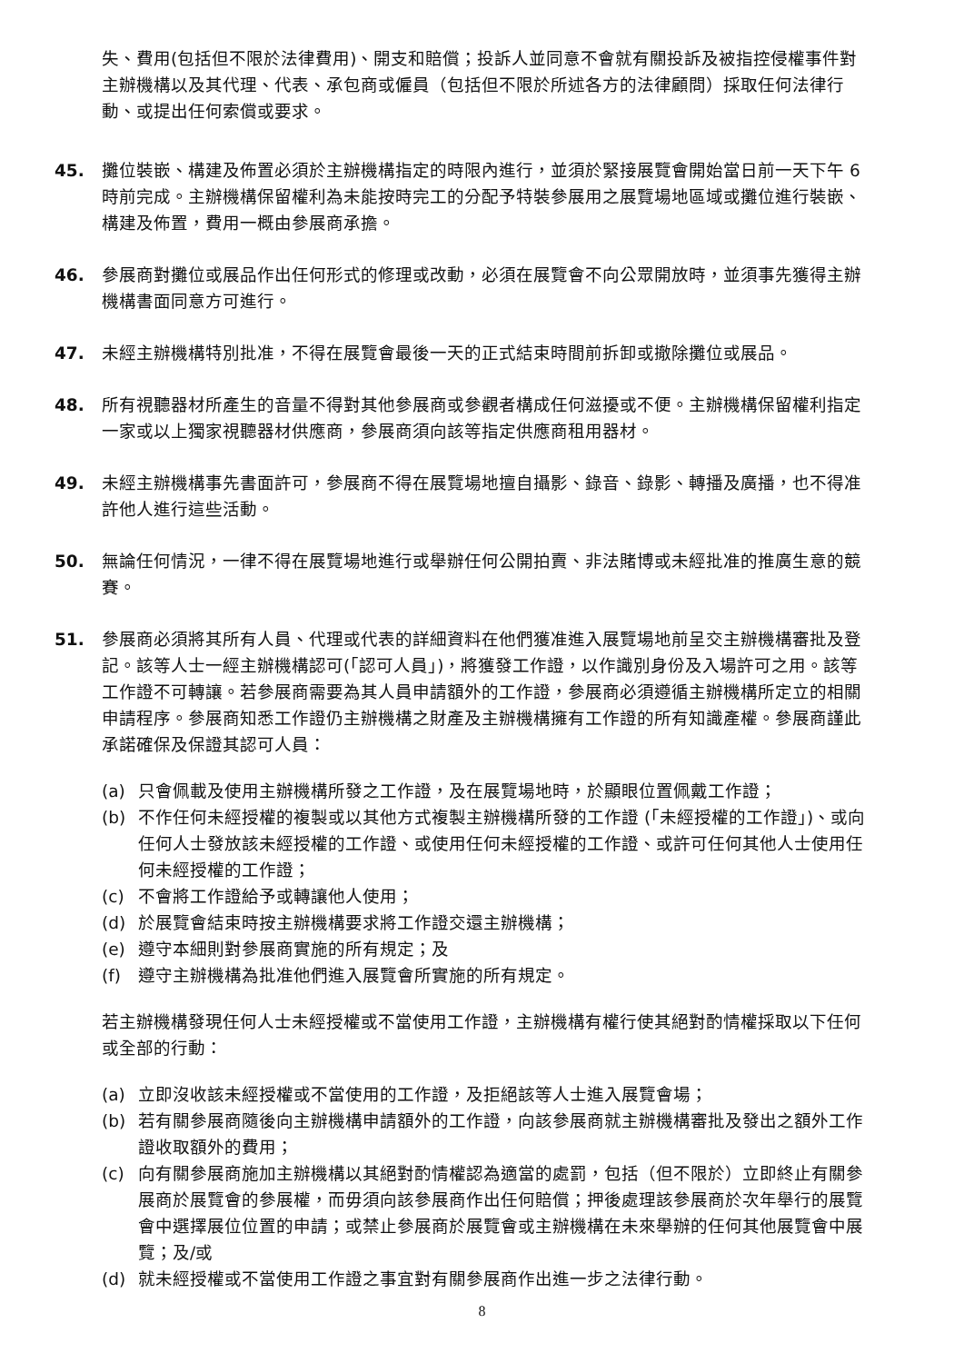失、費用(包括但不限於法律費用)、開支和賠償；投訴人並同意不會就有關投訴及被指控侵權事件對主辦機構以及其代理、代表、承包商或僱員（包括但不限於所述各方的法律顧問）採取任何法律行動、或提出任何索償或要求。
45. 攤位裝嵌、構建及佈置必須於主辦機構指定的時限內進行，並須於緊接展覽會開始當日前一天下午 6 時前完成。主辦機構保留權利為未能按時完工的分配予特裝參展用之展覽場地區域或攤位進行裝嵌、構建及佈置，費用一概由參展商承擔。
46. 參展商對攤位或展品作出任何形式的修理或改動，必須在展覽會不向公眾開放時，並須事先獲得主辦機構書面同意方可進行。
47. 未經主辦機構特別批准，不得在展覽會最後一天的正式結束時間前拆卸或撤除攤位或展品。
48. 所有視聽器材所產生的音量不得對其他參展商或參觀者構成任何滋擾或不便。主辦機構保留權利指定一家或以上獨家視聽器材供應商，參展商須向該等指定供應商租用器材。
49. 未經主辦機構事先書面許可，參展商不得在展覽場地擅自攝影、錄音、錄影、轉播及廣播，也不得准許他人進行這些活動。
50. 無論任何情況，一律不得在展覽場地進行或舉辦任何公開拍賣、非法賭博或未經批准的推廣生意的競賽。
51. 參展商必須將其所有人員、代理或代表的詳細資料在他們獲准進入展覽場地前呈交主辦機構審批及登記。該等人士一經主辦機構認可(「認可人員」)，將獲發工作證，以作識別身份及入場許可之用。該等工作證不可轉讓。若參展商需要為其人員申請額外的工作證，參展商必須遵循主辦機構所定立的相關申請程序。參展商知悉工作證仍主辦機構之財產及主辦機構擁有工作證的所有知識產權。參展商謹此承諾確保及保證其認可人員：
(a) 只會佩載及使用主辦機構所發之工作證，及在展覽場地時，於顯眼位置佩戴工作證；
(b) 不作任何未經授權的複製或以其他方式複製主辦機構所發的工作證 (「未經授權的工作證」)、或向任何人士發放該未經授權的工作證、或使用任何未經授權的工作證、或許可任何其他人士使用任何未經授權的工作證；
(c) 不會將工作證給予或轉讓他人使用；
(d) 於展覽會結束時按主辦機構要求將工作證交還主辦機構；
(e) 遵守本細則對參展商實施的所有規定；及
(f) 遵守主辦機構為批准他們進入展覽會所實施的所有規定。
若主辦機構發現任何人士未經授權或不當使用工作證，主辦機構有權行使其絕對酌情權採取以下任何或全部的行動：
(a) 立即沒收該未經授權或不當使用的工作證，及拒絕該等人士進入展覽會場；
(b) 若有關參展商隨後向主辦機構申請額外的工作證，向該參展商就主辦機構審批及發出之額外工作證收取額外的費用；
(c) 向有關參展商施加主辦機構以其絕對酌情權認為適當的處罰，包括（但不限於）立即終止有關參展商於展覽會的參展權，而毋須向該參展商作出任何賠償；押後處理該參展商於次年舉行的展覽會中選擇展位位置的申請；或禁止參展商於展覽會或主辦機構在未來舉辦的任何其他展覽會中展覽；及/或
(d) 就未經授權或不當使用工作證之事宜對有關參展商作出進一步之法律行動。
8